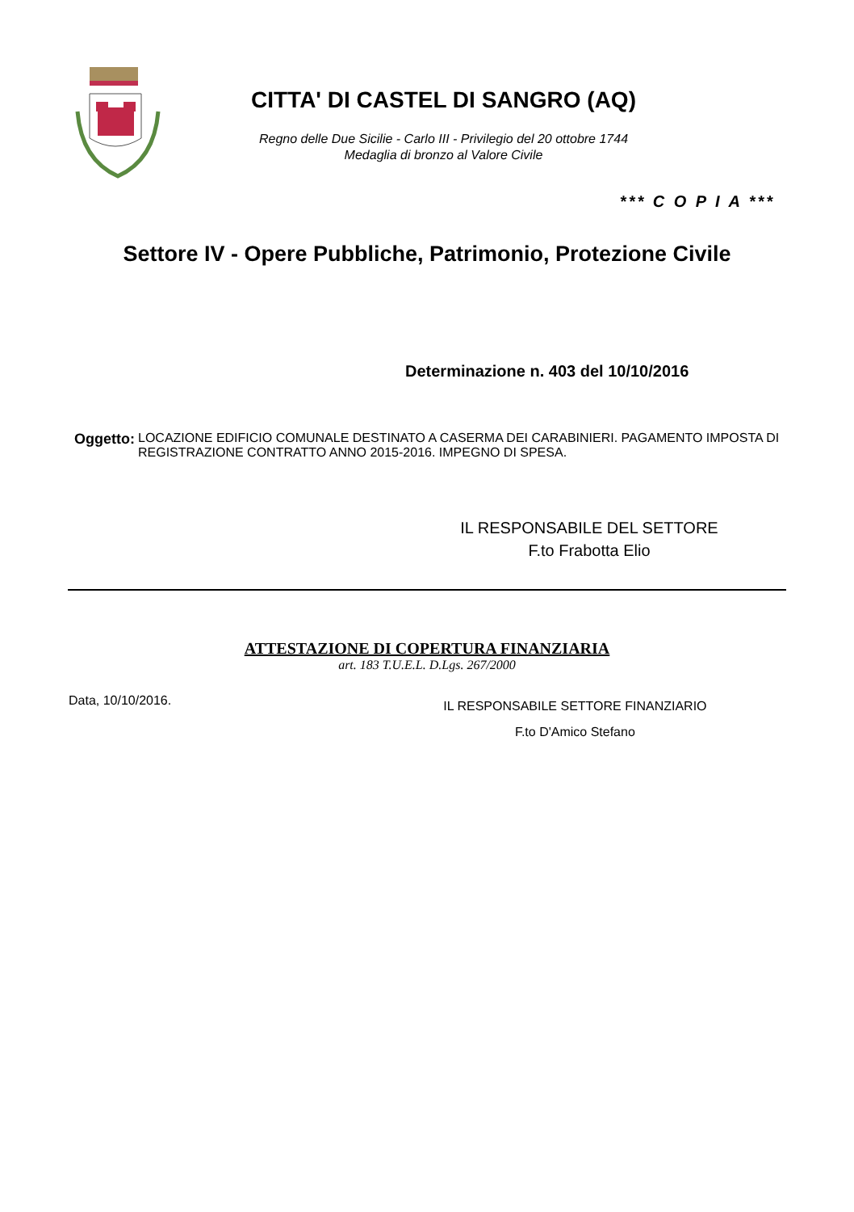CITTA' DI CASTEL DI SANGRO (AQ)
Regno delle Due Sicilie - Carlo III - Privilegio del 20 ottobre 1744
Medaglia di bronzo al Valore Civile
*** C O P I A ***
Settore IV - Opere Pubbliche, Patrimonio, Protezione Civile
Determinazione n. 403 del 10/10/2016
Oggetto: LOCAZIONE EDIFICIO COMUNALE DESTINATO A CASERMA DEI CARABINIERI. PAGAMENTO IMPOSTA DI REGISTRAZIONE CONTRATTO ANNO 2015-2016. IMPEGNO DI SPESA.
IL RESPONSABILE DEL SETTORE
F.to Frabotta Elio
ATTESTAZIONE DI COPERTURA FINANZIARIA
art. 183 T.U.E.L. D.Lgs. 267/2000
Data, 10/10/2016.
IL RESPONSABILE SETTORE FINANZIARIO
F.to D'Amico Stefano